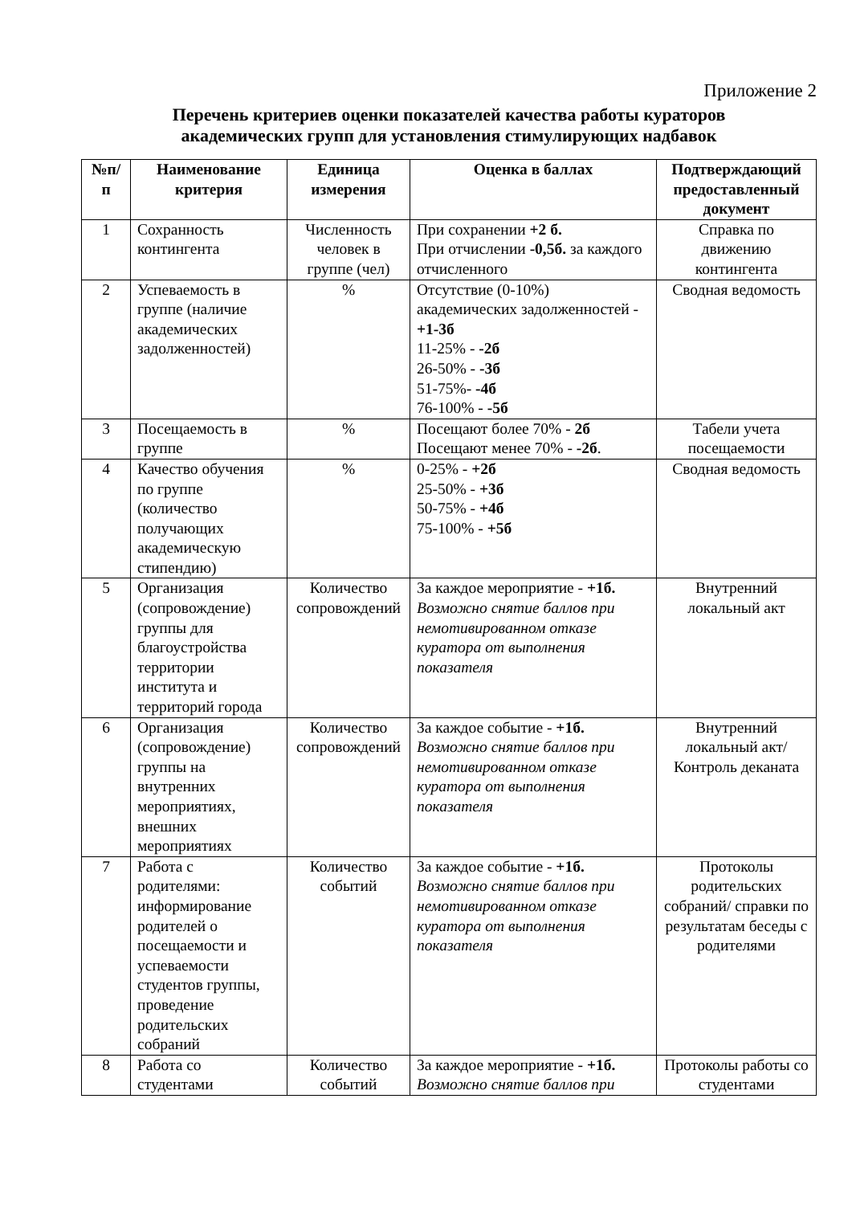Приложение 2
Перечень критериев оценки показателей качества работы кураторов
академических групп для установления стимулирующих надбавок
| №п/ п | Наименование критерия | Единица измерения | Оценка в баллах | Подтверждающий предоставленный документ |
| --- | --- | --- | --- | --- |
| 1 | Сохранность контингента | Численность человек в группе (чел) | При сохранении +2 б. При отчислении -0,5б. за каждого отчисленного | Справка по движению контингента |
| 2 | Успеваемость в группе (наличие академических задолженностей) | % | Отсутствие (0-10%) академических задолженностей - +1-3б 11-25% - -2б 26-50% - -3б 51-75%- -4б 76-100% - -5б | Сводная ведомость |
| 3 | Посещаемость в группе | % | Посещают более 70% - 2б Посещают менее 70% - -2б . | Табели учета посещаемости |
| 4 | Качество обучения по группе (количество получающих академическую стипендию) | % | 0-25% - +2б 25-50% - +3б 50-75% - +4б 75-100% - +5б | Сводная ведомость |
| 5 | Организация (сопровождение) группы для благоустройства территории института и территорий города | Количество сопровождений | За каждое мероприятие - +1б. Возможно снятие баллов при немотивированном отказе куратора от выполнения показателя | Внутренний локальный акт |
| 6 | Организация (сопровождение) группы на внутренних мероприятиях, внешних мероприятиях | Количество сопровождений | За каждое событие - +1б. Возможно снятие баллов при немотивированном отказе куратора от выполнения показателя | Внутренний локальный акт/Контроль деканата |
| 7 | Работа с родителями: информирование родителей о посещаемости и успеваемости студентов группы, проведение родительских собраний | Количество событий | За каждое событие - +1б. Возможно снятие баллов при немотивированном отказе куратора от выполнения показателя | Протоколы родительских собраний/ справки по результатам беседы с родителями |
| 8 | Работа со студентами | Количество событий | За каждое мероприятие - +1б. Возможно снятие баллов при | Протоколы работы со студентами |